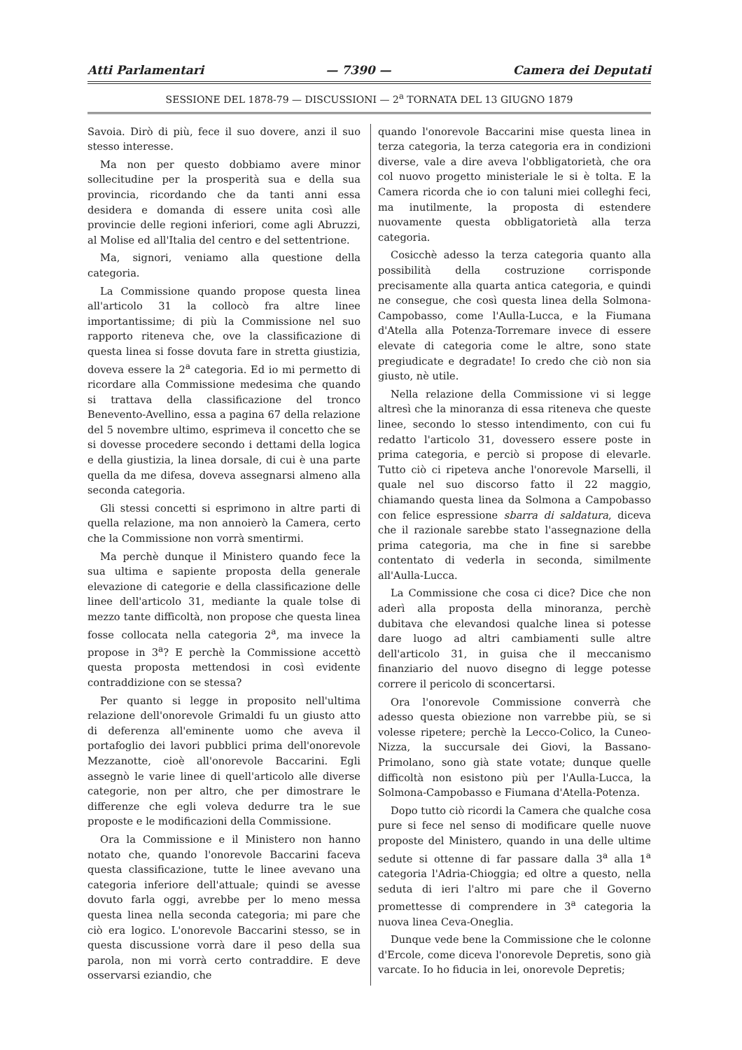Atti Parlamentari — 7390 — Camera dei Deputati
SESSIONE DEL 1878-79 — DISCUSSIONI — 2<sup>a</sup> TORNATA DEL 13 GIUGNO 1879
Savoia. Dirò di più, fece il suo dovere, anzi il suo stesso interesse.
Ma non per questo dobbiamo avere minor sollecitudine per la prosperità sua e della sua provincia, ricordando che da tanti anni essa desidera e domanda di essere unita così alle provincie delle regioni inferiori, come agli Abruzzi, al Molise ed all'Italia del centro e del settentrione.
Ma, signori, veniamo alla questione della categoria.
La Commissione quando propose questa linea all'articolo 31 la collocò fra altre linee importantissime; di più la Commissione nel suo rapporto riteneva che, ove la classificazione di questa linea si fosse dovuta fare in stretta giustizia, doveva essere la 2<sup>a</sup> categoria. Ed io mi permetto di ricordare alla Commissione medesima che quando si trattava della classificazione del tronco Benevento-Avellino, essa a pagina 67 della relazione del 5 novembre ultimo, esprimeva il concetto che se si dovesse procedere secondo i dettami della logica e della giustizia, la linea dorsale, di cui è una parte quella da me difesa, doveva assegnarsi almeno alla seconda categoria.
Gli stessi concetti si esprimono in altre parti di quella relazione, ma non annoierò la Camera, certo che la Commissione non vorrà smentirmi.
Ma perchè dunque il Ministero quando fece la sua ultima e sapiente proposta della generale elevazione di categorie e della classificazione delle linee dell'articolo 31, mediante la quale tolse di mezzo tante difficoltà, non propose che questa linea fosse collocata nella categoria 2<sup>a</sup>, ma invece la propose in 3<sup>a</sup>? E perchè la Commissione accettò questa proposta mettendosi in così evidente contraddizione con se stessa?
Per quanto si legge in proposito nell'ultima relazione dell'onorevole Grimaldi fu un giusto atto di deferenza all'eminente uomo che aveva il portafoglio dei lavori pubblici prima dell'onorevole Mezzanotte, cioè all'onorevole Baccarini. Egli assegnò le varie linee di quell'articolo alle diverse categorie, non per altro, che per dimostrare le differenze che egli voleva dedurre tra le sue proposte e le modificazioni della Commissione.
Ora la Commissione e il Ministero non hanno notato che, quando l'onorevole Baccarini faceva questa classificazione, tutte le linee avevano una categoria inferiore dell'attuale; quindi se avesse dovuto farla oggi, avrebbe per lo meno messa questa linea nella seconda categoria; mi pare che ciò era logico. L'onorevole Baccarini stesso, se in questa discussione vorrà dare il peso della sua parola, non mi vorrà certo contraddire. E deve osservarsi eziandio, che
quando l'onorevole Baccarini mise questa linea in terza categoria, la terza categoria era in condizioni diverse, vale a dire aveva l'obbligatorietà, che ora col nuovo progetto ministeriale le si è tolta. E la Camera ricorda che io con taluni miei colleghi feci, ma inutilmente, la proposta di estendere nuovamente questa obbligatorietà alla terza categoria.
Cosicchè adesso la terza categoria quanto alla possibilità della costruzione corrisponde precisamente alla quarta antica categoria, e quindi ne consegue, che così questa linea della Solmona-Campobasso, come l'Aulla-Lucca, e la Fiumana d'Atella alla Potenza-Torremare invece di essere elevate di categoria come le altre, sono state pregiudicate e degradate! Io credo che ciò non sia giusto, nè utile.
Nella relazione della Commissione vi si legge altresì che la minoranza di essa riteneva che queste linee, secondo lo stesso intendimento, con cui fu redatto l'articolo 31, dovessero essere poste in prima categoria, e perciò si propose di elevarle. Tutto ciò ci ripeteva anche l'onorevole Marselli, il quale nel suo discorso fatto il 22 maggio, chiamando questa linea da Solmona a Campobasso con felice espressione sbarra di saldatura, diceva che il razionale sarebbe stato l'assegnazione della prima categoria, ma che in fine si sarebbe contentato di vederla in seconda, similmente all'Aulla-Lucca.
La Commissione che cosa ci dice? Dice che non aderì alla proposta della minoranza, perchè dubitava che elevandosi qualche linea si potesse dare luogo ad altri cambiamenti sulle altre dell'articolo 31, in guisa che il meccanismo finanziario del nuovo disegno di legge potesse correre il pericolo di sconcertarsi.
Ora l'onorevole Commissione converrà che adesso questa obiezione non varrebbe più, se si volesse ripetere; perchè la Lecco-Colico, la Cuneo-Nizza, la succursale dei Giovi, la Bassano-Primolano, sono già state votate; dunque quelle difficoltà non esistono più per l'Aulla-Lucca, la Solmona-Campobasso e Fiumana d'Atella-Potenza.
Dopo tutto ciò ricordi la Camera che qualche cosa pure si fece nel senso di modificare quelle nuove proposte del Ministero, quando in una delle ultime sedute si ottenne di far passare dalla 3<sup>a</sup> alla 1<sup>a</sup> categoria l'Adria-Chioggia; ed oltre a questo, nella seduta di ieri l'altro mi pare che il Governo promettesse di comprendere in 3<sup>a</sup> categoria la nuova linea Ceva-Oneglia.
Dunque vede bene la Commissione che le colonne d'Ercole, come diceva l'onorevole Depretis, sono già varcate. Io ho fiducia in lei, onorevole Depretis;